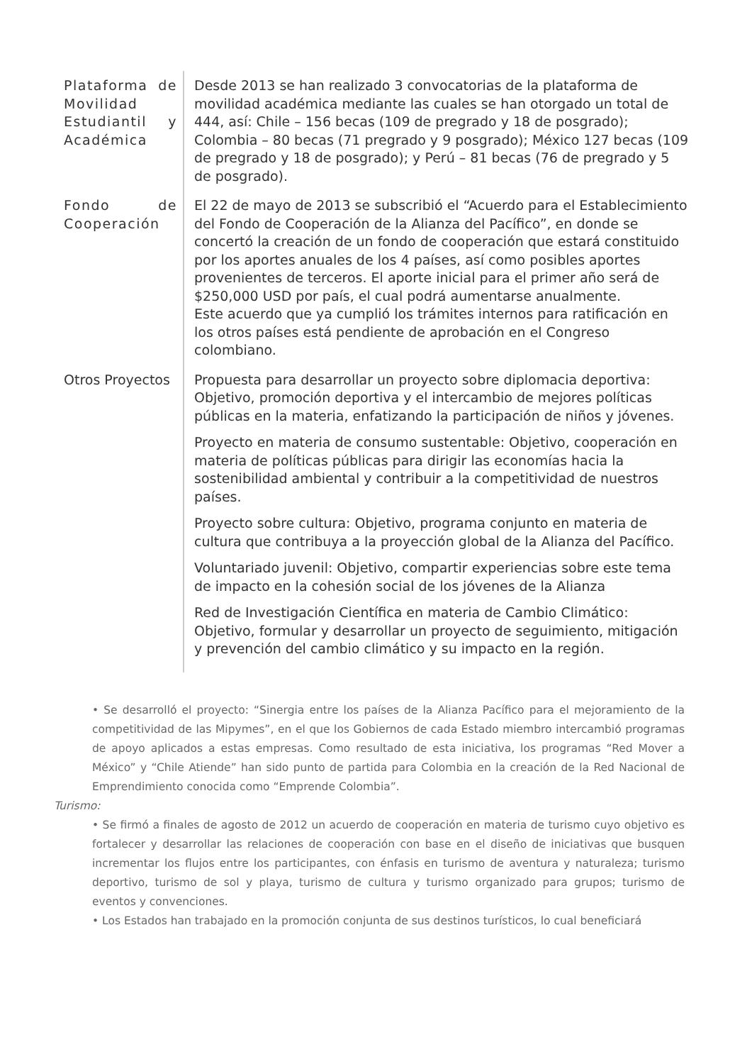| Plataforma de Movilidad Estudiantil y Académica | Desde 2013 se han realizado 3 convocatorias de la plataforma de movilidad académica mediante las cuales se han otorgado un total de 444, así: Chile – 156 becas (109 de pregrado y 18 de posgrado); Colombia – 80 becas (71 pregrado y 9 posgrado); México 127 becas (109 de pregrado y 18 de posgrado); y Perú – 81 becas (76 de pregrado y 5 de posgrado). |
| Fondo de Cooperación | El 22 de mayo de 2013 se subscribió el “Acuerdo para el Establecimiento del Fondo de Cooperación de la Alianza del Pacífico”, en donde se concertó la creación de un fondo de cooperación que estará constituido por los aportes anuales de los 4 países, así como posibles aportes provenientes de terceros. El aporte inicial para el primer año será de $250,000 USD por país, el cual podrá aumentarse anualmente. Este acuerdo que ya cumplió los trámites internos para ratificación en los otros países está pendiente de aprobación en el Congreso colombiano. |
| Otros Proyectos | Propuesta para desarrollar un proyecto sobre diplomacia deportiva: Objetivo, promoción deportiva y el intercambio de mejores políticas públicas en la materia, enfatizando la participación de niños y jóvenes. Proyecto en materia de consumo sustentable: Objetivo, cooperación en materia de políticas públicas para dirigir las economías hacia la sostenibilidad ambiental y contribuir a la competitividad de nuestros países. Proyecto sobre cultura: Objetivo, programa conjunto en materia de cultura que contribuya a la proyección global de la Alianza del Pacífico. Voluntariado juvenil: Objetivo, compartir experiencias sobre este tema de impacto en la cohesión social de los jóvenes de la Alianza Red de Investigación Científica en materia de Cambio Climático: Objetivo, formular y desarrollar un proyecto de seguimiento, mitigación y prevención del cambio climático y su impacto en la región. |
• Se desarrolló el proyecto: “Sinergia entre los países de la Alianza Pacífico para el mejoramiento de la competitividad de las Mipymes”, en el que los Gobiernos de cada Estado miembro intercambió programas de apoyo aplicados a estas empresas. Como resultado de esta iniciativa, los programas “Red Mover a México” y “Chile Atiende” han sido punto de partida para Colombia en la creación de la Red Nacional de Emprendimiento conocida como “Emprende Colombia”.
Turismo:
• Se firmó a finales de agosto de 2012 un acuerdo de cooperación en materia de turismo cuyo objetivo es fortalecer y desarrollar las relaciones de cooperación con base en el diseño de iniciativas que busquen incrementar los flujos entre los participantes, con énfasis en turismo de aventura y naturaleza; turismo deportivo, turismo de sol y playa, turismo de cultura y turismo organizado para grupos; turismo de eventos y convenciones.
• Los Estados han trabajado en la promoción conjunta de sus destinos turísticos, lo cual beneficiará